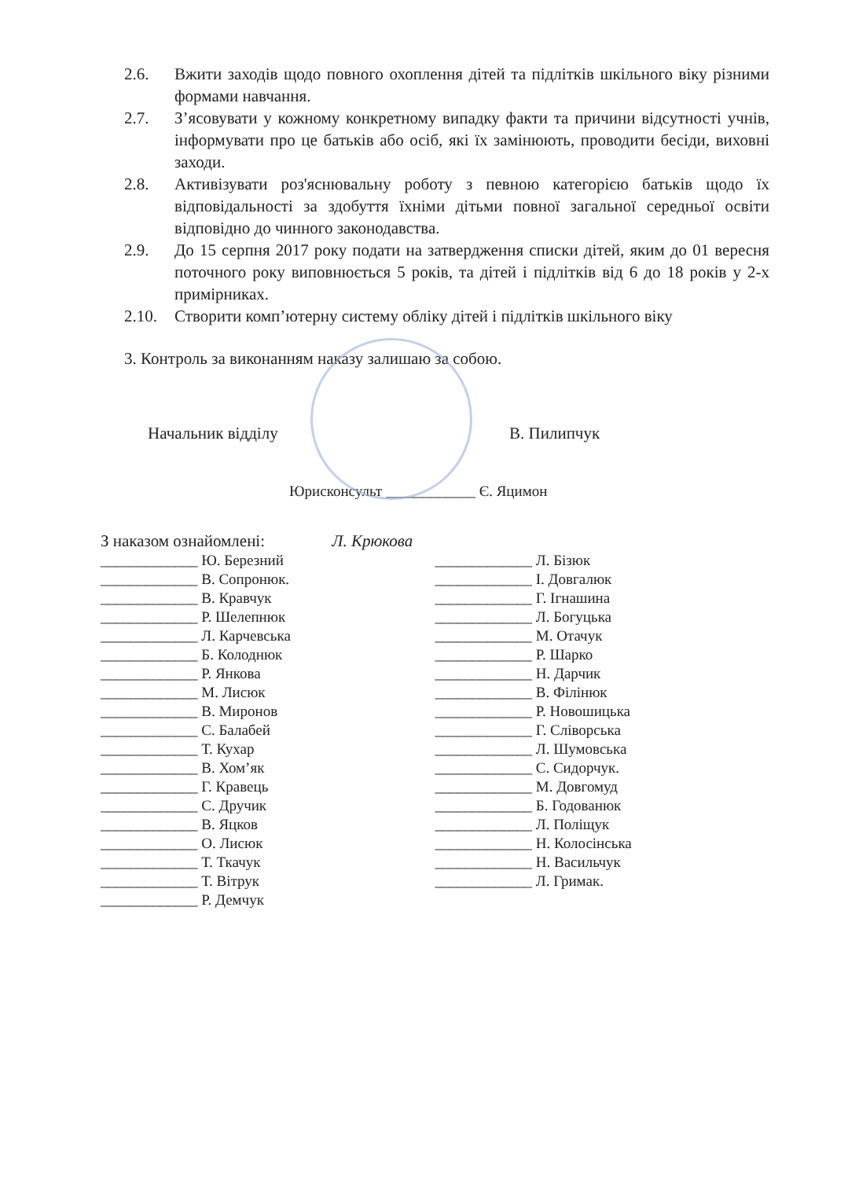2.6. Вжити заходів щодо повного охоплення дітей та підлітків шкільного віку різними формами навчання.
2.7. З’ясовувати у кожному конкретному випадку факти та причини відсутності учнів, інформувати про це батьків або осіб, які їх замінюють, проводити бесіди, виховні заходи.
2.8. Активізувати роз'яснювальну роботу з певною категорією батьків щодо їх відповідальності за здобуття їхніми дітьми повної загальної середньої освіти відповідно до чинного законодавства.
2.9. До 15 серпня 2017 року подати на затвердження списки дітей, яким до 01 вересня поточного року виповнюється 5 років, та дітей і підлітків від 6 до 18 років у 2-х примірниках.
2.10. Створити комп’ютерну систему обліку дітей і підлітків шкільного віку
3. Контроль за виконанням наказу залишаю за собою.
Начальник відділу В. Пилипчук
Юрисконсульт ____________ Є. Яцимон
З наказом ознайомлені: Л. Крюкова
_____________ Ю. Березний
_____________ В. Сопронюк.
_____________ В. Кравчук
_____________ Р. Шелепнюк
_____________ Л. Карчевська
_____________ Б. Колоднюк
_____________ Р. Янкова
_____________ М. Лисюк
_____________ В. Миронов
_____________ С. Балабей
_____________ Т. Кухар
_____________ В. Хом’як
_____________ Г. Кравець
_____________ С. Дручик
_____________ В. Яцков
_____________ О. Лисюк
_____________ Т. Ткачук
_____________ Т. Вітрук
_____________ Р. Демчук
_____________ Л. Бізюк
_____________ І. Довгалюк
_____________ Г. Ігнашина
_____________ Л. Богуцька
_____________ М. Отачук
_____________ Р. Шарко
_____________ Н. Дарчик
_____________ В. Філінюк
_____________ Р. Новошицька
_____________ Г. Сліворська
_____________ Л. Шумовська
_____________ С. Сидорчук.
_____________ М. Довгомуд
_____________ Б. Годованюк
_____________ Л. Поліщук
_____________ Н. Колосінська
_____________ Н. Васильчук
_____________ Л. Гримак.